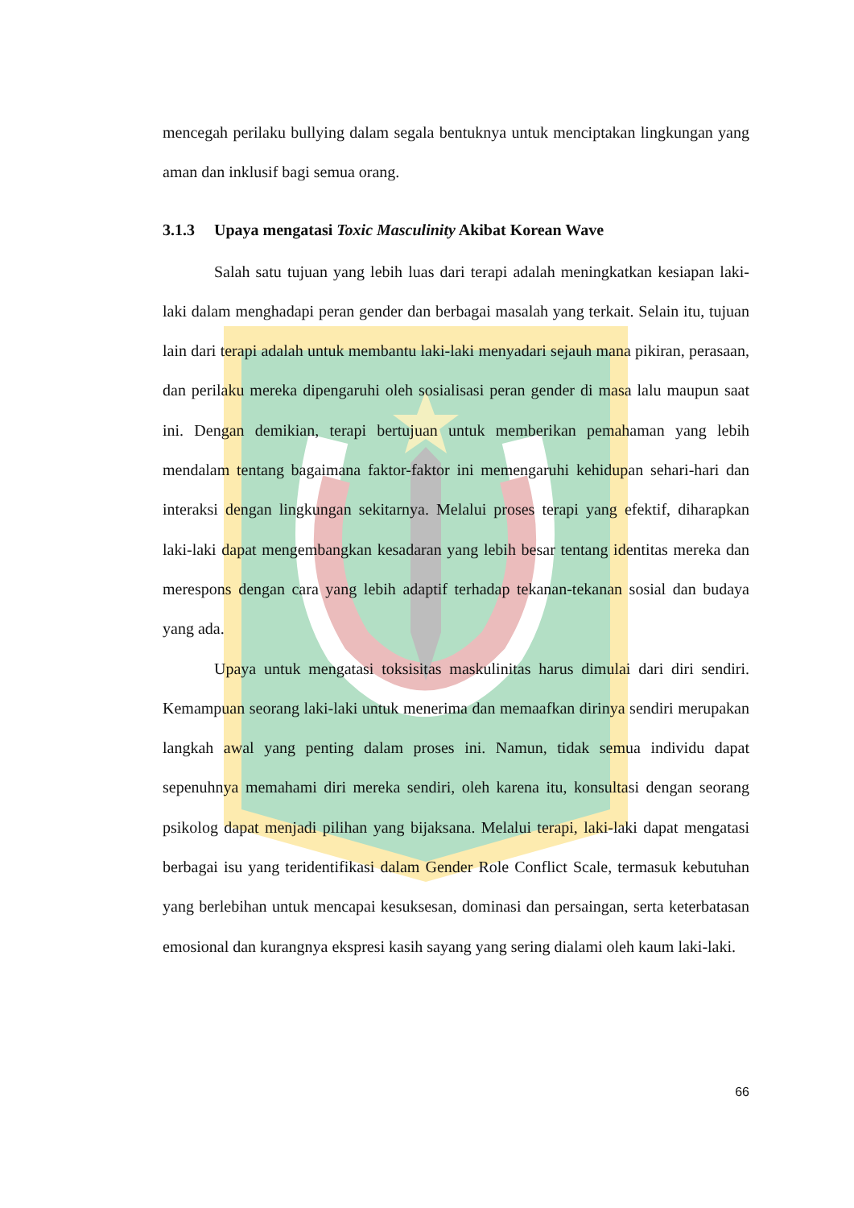mencegah perilaku bullying dalam segala bentuknya untuk menciptakan lingkungan yang aman dan inklusif bagi semua orang.
3.1.3 Upaya mengatasi Toxic Masculinity Akibat Korean Wave
Salah satu tujuan yang lebih luas dari terapi adalah meningkatkan kesiapan laki-laki dalam menghadapi peran gender dan berbagai masalah yang terkait. Selain itu, tujuan lain dari terapi adalah untuk membantu laki-laki menyadari sejauh mana pikiran, perasaan, dan perilaku mereka dipengaruhi oleh sosialisasi peran gender di masa lalu maupun saat ini. Dengan demikian, terapi bertujuan untuk memberikan pemahaman yang lebih mendalam tentang bagaimana faktor-faktor ini memengaruhi kehidupan sehari-hari dan interaksi dengan lingkungan sekitarnya. Melalui proses terapi yang efektif, diharapkan laki-laki dapat mengembangkan kesadaran yang lebih besar tentang identitas mereka dan merespons dengan cara yang lebih adaptif terhadap tekanan-tekanan sosial dan budaya yang ada.
Upaya untuk mengatasi toksisitas maskulinitas harus dimulai dari diri sendiri. Kemampuan seorang laki-laki untuk menerima dan memaafkan dirinya sendiri merupakan langkah awal yang penting dalam proses ini. Namun, tidak semua individu dapat sepenuhnya memahami diri mereka sendiri, oleh karena itu, konsultasi dengan seorang psikolog dapat menjadi pilihan yang bijaksana. Melalui terapi, laki-laki dapat mengatasi berbagai isu yang teridentifikasi dalam Gender Role Conflict Scale, termasuk kebutuhan yang berlebihan untuk mencapai kesuksesan, dominasi dan persaingan, serta keterbatasan emosional dan kurangnya ekspresi kasih sayang yang sering dialami oleh kaum laki-laki.
66